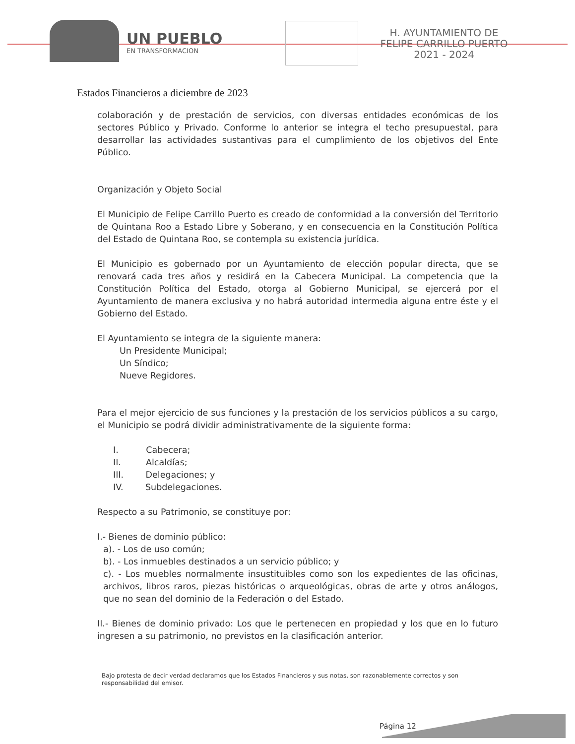UN PUEBLO
EN TRANSFORMACION
H. AYUNTAMIENTO DE
FELIPE CARRILLO PUERTO
2021 - 2024
Estados Financieros a diciembre de 2023
colaboración y de prestación de servicios, con diversas entidades económicas de los sectores Público y Privado. Conforme lo anterior se integra el techo presupuestal, para desarrollar las actividades sustantivas para el cumplimiento de los objetivos del Ente Público.
Organización y Objeto Social
El Municipio de Felipe Carrillo Puerto es creado de conformidad a la conversión del Territorio de Quintana Roo a Estado Libre y Soberano, y en consecuencia en la Constitución Política del Estado de Quintana Roo, se contempla su existencia jurídica.
El Municipio es gobernado por un Ayuntamiento de elección popular directa, que se renovará cada tres años y residirá en la Cabecera Municipal. La competencia que la Constitución Política del Estado, otorga al Gobierno Municipal, se ejercerá por el Ayuntamiento de manera exclusiva y no habrá autoridad intermedia alguna entre éste y el Gobierno del Estado.
El Ayuntamiento se integra de la siguiente manera:
Un Presidente Municipal;
Un Síndico;
Nueve Regidores.
Para el mejor ejercicio de sus funciones y la prestación de los servicios públicos a su cargo, el Municipio se podrá dividir administrativamente de la siguiente forma:
I. Cabecera;
II. Alcaldías;
III. Delegaciones; y
IV. Subdelegaciones.
Respecto a su Patrimonio, se constituye por:
I.- Bienes de dominio público:
a). - Los de uso común;
b). - Los inmuebles destinados a un servicio público; y
c). - Los muebles normalmente insustituibles como son los expedientes de las oficinas, archivos, libros raros, piezas históricas o arqueológicas, obras de arte y otros análogos, que no sean del dominio de la Federación o del Estado.
II.- Bienes de dominio privado: Los que le pertenecen en propiedad y los que en lo futuro ingresen a su patrimonio, no previstos en la clasificación anterior.
Bajo protesta de decir verdad declaramos que los Estados Financieros y sus notas, son razonablemente correctos y son responsabilidad del emisor.
Página 12